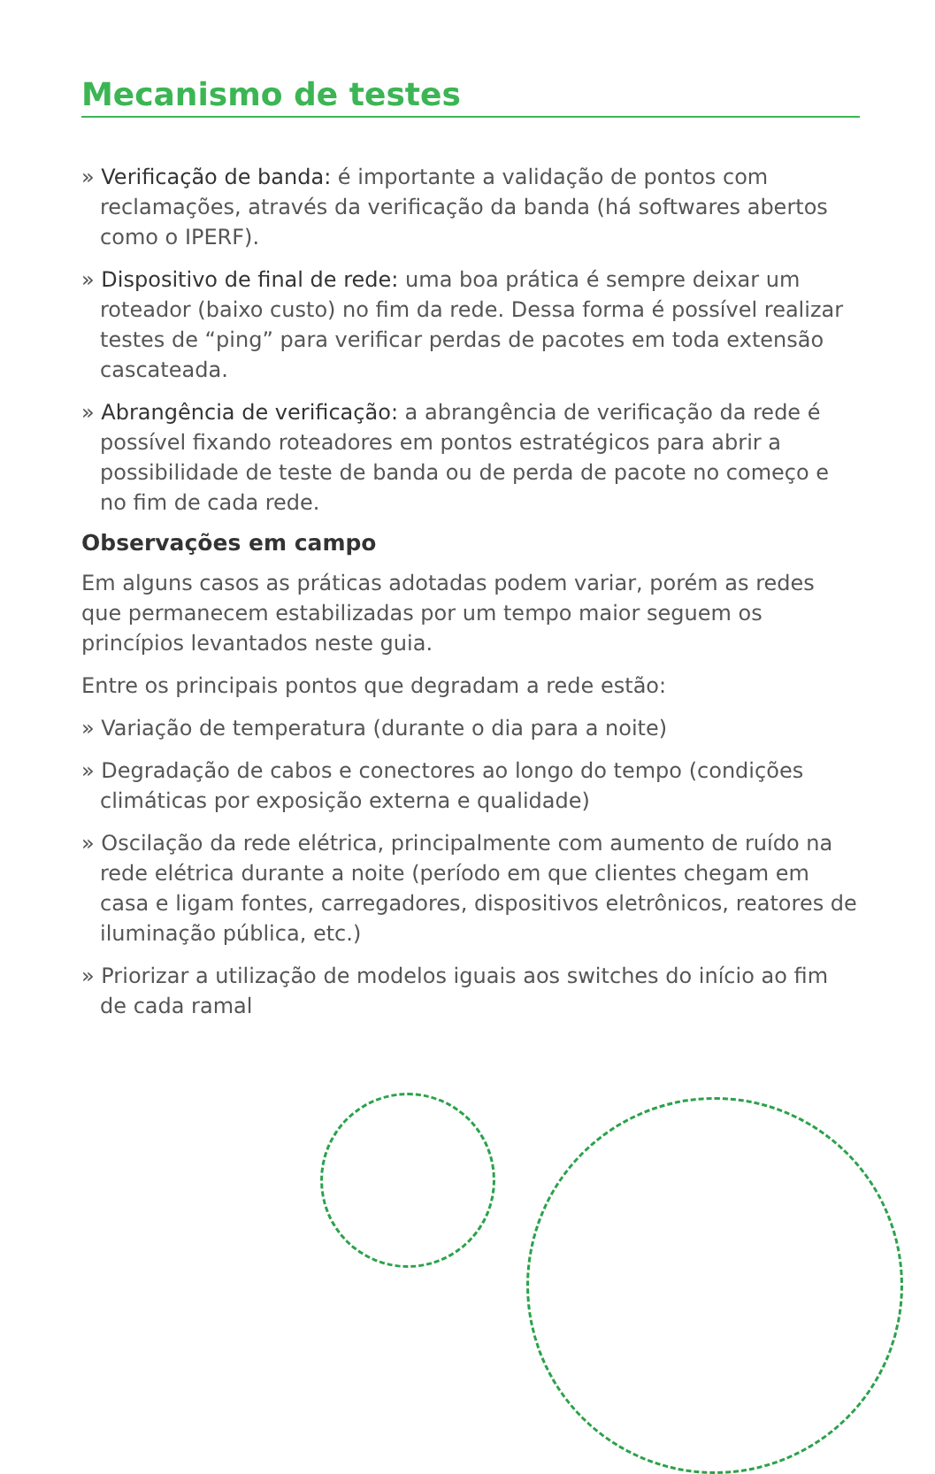Mecanismo de testes
» Verificação de banda: é importante a validação de pontos com reclamações, através da verificação da banda (há softwares abertos como o IPERF).
» Dispositivo de final de rede: uma boa prática é sempre deixar um roteador (baixo custo) no fim da rede. Dessa forma é possível realizar testes de “ping” para verificar perdas de pacotes em toda extensão cascateada.
» Abrangência de verificação: a abrangência de verificação da rede é possível fixando roteadores em pontos estratégicos para abrir a possibilidade de teste de banda ou de perda de pacote no começo e no fim de cada rede.
Observações em campo
Em alguns casos as práticas adotadas podem variar, porém as redes que permanecem estabilizadas por um tempo maior seguem os princípios levantados neste guia.
Entre os principais pontos que degradam a rede estão:
» Variação de temperatura (durante o dia para a noite)
» Degradação de cabos e conectores ao longo do tempo (condições climáticas por exposição externa e qualidade)
» Oscilação da rede elétrica, principalmente com aumento de ruído na rede elétrica durante a noite (período em que clientes chegam em casa e ligam fontes, carregadores, dispositivos eletrônicos, reatores de iluminação pública, etc.)
» Priorizar a utilização de modelos iguais aos switches do início ao fim de cada ramal